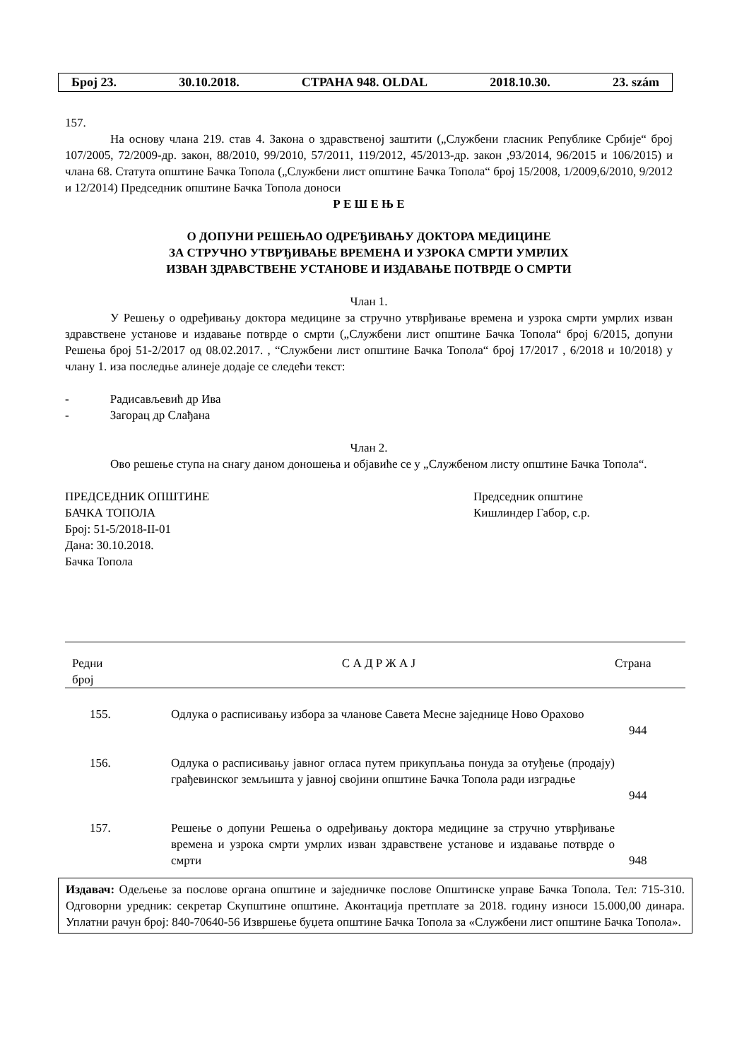Број 23. 30.10.2018. СТРАНА 948. OLDAL 2018.10.30. 23. szám
157.
На основу члана 219. став 4. Закона о здравственој заштити („Службени гласник Републике Србије“ број 107/2005, 72/2009-др. закон, 88/2010, 99/2010, 57/2011, 119/2012, 45/2013-др. закон ,93/2014, 96/2015 и 106/2015) и члана 68. Статута општине Бачка Топола („Службени лист општине Бачка Топола“ број 15/2008, 1/2009,6/2010, 9/2012 и 12/2014) Председник општине Бачка Топола доноси
Р Е Ш Е Њ Е
О ДОПУНИ РЕШЕЊАО ОДРЕЂИВАЊУ ДОКТОРА МЕДИЦИНЕ
ЗА СТРУЧНО УТВРЂИВАЊЕ ВРЕМЕНА И УЗРОКА СМРТИ УМРЛИХ
ИЗВАН ЗДРАВСТВЕНЕ УСТАНОВЕ И ИЗДАВАЊЕ ПОТВРДЕ О СМРТИ
Члан 1.
У Решењу о одређивању доктора медицине за стручно утврђивање времена и узрока смрти умрлих изван здравствене установе и издавање потврде о смрти („Службени лист општине Бачка Топола“ број 6/2015, допуни Решења број 51-2/2017 од 08.02.2017. , “Службени лист општине Бачка Топола“ број 17/2017 , 6/2018 и 10/2018) у члану 1. иза последње алинеје додаје се следећи текст:
- Радисављевић др Ива
- Загорац др Слађана
Члан 2.
Ово решење ступа на снагу даном доношења и објавиће се у „Службеном листу општине Бачка Топола“.
ПРЕДСЕДНИК ОПШТИНЕ
БАЧКА ТОПОЛА
Број: 51-5/2018-II-01
Дана: 30.10.2018.
Бачка Топола
Председник општине
Кишлиндер Габор, с.р.
| Редни број | С А Д Р Ж А Ј | Страна |
| --- | --- | --- |
| 155. | Одлука о расписивању избора за чланове Савета Месне заједнице Ново Орахово | 944 |
| 156. | Одлука о расписивању јавног огласа путем прикупљања понуда за отуђење (продају) грађевинског земљишта у јавној својини општине Бачка Топола ради изградње | 944 |
| 157. | Решење о допуни Решења о одређивању доктора медицине за стручно утврђивање времена и узрока смрти умрлих изван здравствене установе и издавање потврде о смрти | 948 |
Издавач: Одељење за послове органа општине и заједничке послове Општинске управе Бачка Топола. Тел: 715-310. Одговорни уредник: секретар Скупштине општине. Аконтација претплате за 2018. годину износи 15.000,00 динара. Уплатни рачун број: 840-70640-56 Извршење буџета општине Бачка Топола за «Службени лист општине Бачка Топола».